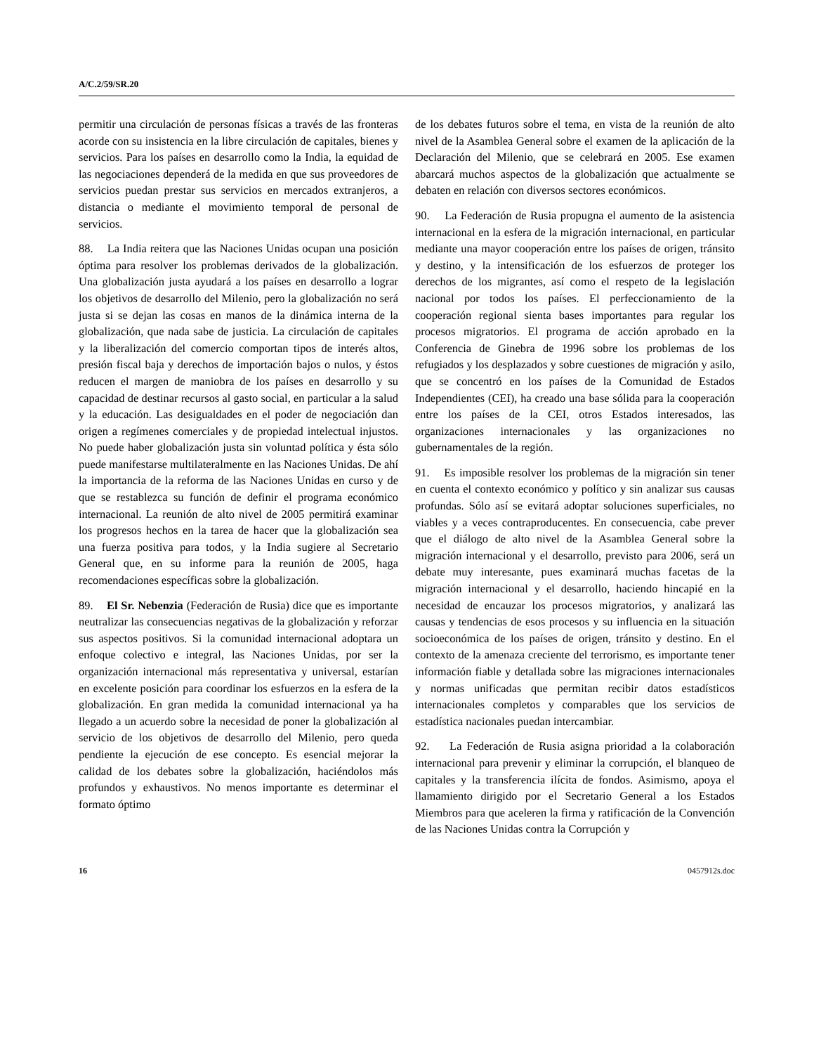A/C.2/59/SR.20
permitir una circulación de personas físicas a través de las fronteras acorde con su insistencia en la libre circulación de capitales, bienes y servicios. Para los países en desarrollo como la India, la equidad de las negociaciones dependerá de la medida en que sus proveedores de servicios puedan prestar sus servicios en mercados extranjeros, a distancia o mediante el movimiento temporal de personal de servicios.
88. La India reitera que las Naciones Unidas ocupan una posición óptima para resolver los problemas derivados de la globalización. Una globalización justa ayudará a los países en desarrollo a lograr los objetivos de desarrollo del Milenio, pero la globalización no será justa si se dejan las cosas en manos de la dinámica interna de la globalización, que nada sabe de justicia. La circulación de capitales y la liberalización del comercio comportan tipos de interés altos, presión fiscal baja y derechos de importación bajos o nulos, y éstos reducen el margen de maniobra de los países en desarrollo y su capacidad de destinar recursos al gasto social, en particular a la salud y la educación. Las desigualdades en el poder de negociación dan origen a regímenes comerciales y de propiedad intelectual injustos. No puede haber globalización justa sin voluntad política y ésta sólo puede manifestarse multilateralmente en las Naciones Unidas. De ahí la importancia de la reforma de las Naciones Unidas en curso y de que se restablezca su función de definir el programa económico internacional. La reunión de alto nivel de 2005 permitirá examinar los progresos hechos en la tarea de hacer que la globalización sea una fuerza positiva para todos, y la India sugiere al Secretario General que, en su informe para la reunión de 2005, haga recomendaciones específicas sobre la globalización.
89. El Sr. Nebenzia (Federación de Rusia) dice que es importante neutralizar las consecuencias negativas de la globalización y reforzar sus aspectos positivos. Si la comunidad internacional adoptara un enfoque colectivo e integral, las Naciones Unidas, por ser la organización internacional más representativa y universal, estarían en excelente posición para coordinar los esfuerzos en la esfera de la globalización. En gran medida la comunidad internacional ya ha llegado a un acuerdo sobre la necesidad de poner la globalización al servicio de los objetivos de desarrollo del Milenio, pero queda pendiente la ejecución de ese concepto. Es esencial mejorar la calidad de los debates sobre la globalización, haciéndolos más profundos y exhaustivos. No menos importante es determinar el formato óptimo
de los debates futuros sobre el tema, en vista de la reunión de alto nivel de la Asamblea General sobre el examen de la aplicación de la Declaración del Milenio, que se celebrará en 2005. Ese examen abarcará muchos aspectos de la globalización que actualmente se debaten en relación con diversos sectores económicos.
90. La Federación de Rusia propugna el aumento de la asistencia internacional en la esfera de la migración internacional, en particular mediante una mayor cooperación entre los países de origen, tránsito y destino, y la intensificación de los esfuerzos de proteger los derechos de los migrantes, así como el respeto de la legislación nacional por todos los países. El perfeccionamiento de la cooperación regional sienta bases importantes para regular los procesos migratorios. El programa de acción aprobado en la Conferencia de Ginebra de 1996 sobre los problemas de los refugiados y los desplazados y sobre cuestiones de migración y asilo, que se concentró en los países de la Comunidad de Estados Independientes (CEI), ha creado una base sólida para la cooperación entre los países de la CEI, otros Estados interesados, las organizaciones internacionales y las organizaciones no gubernamentales de la región.
91. Es imposible resolver los problemas de la migración sin tener en cuenta el contexto económico y político y sin analizar sus causas profundas. Sólo así se evitará adoptar soluciones superficiales, no viables y a veces contraproducentes. En consecuencia, cabe prever que el diálogo de alto nivel de la Asamblea General sobre la migración internacional y el desarrollo, previsto para 2006, será un debate muy interesante, pues examinará muchas facetas de la migración internacional y el desarrollo, haciendo hincapié en la necesidad de encauzar los procesos migratorios, y analizará las causas y tendencias de esos procesos y su influencia en la situación socioeconómica de los países de origen, tránsito y destino. En el contexto de la amenaza creciente del terrorismo, es importante tener información fiable y detallada sobre las migraciones internacionales y normas unificadas que permitan recibir datos estadísticos internacionales completos y comparables que los servicios de estadística nacionales puedan intercambiar.
92. La Federación de Rusia asigna prioridad a la colaboración internacional para prevenir y eliminar la corrupción, el blanqueo de capitales y la transferencia ilícita de fondos. Asimismo, apoya el llamamiento dirigido por el Secretario General a los Estados Miembros para que aceleren la firma y ratificación de la Convención de las Naciones Unidas contra la Corrupción y
16 0457912s.doc